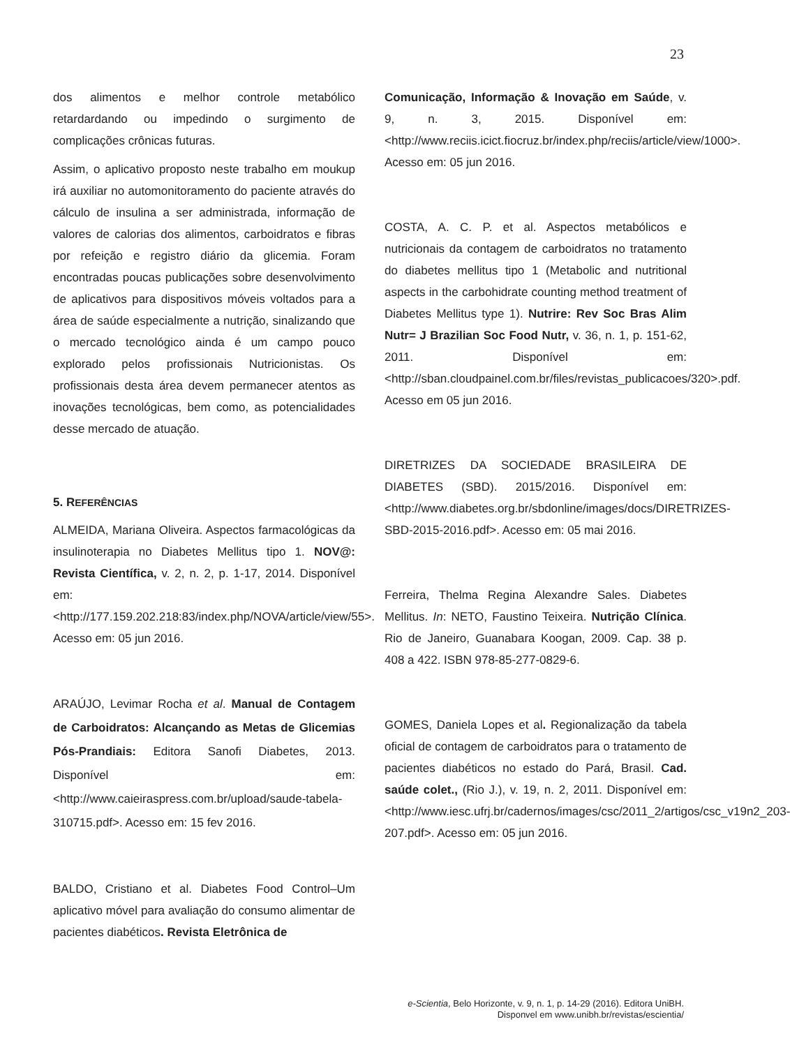23
dos alimentos e melhor controle metabólico retardardando ou impedindo o surgimento de complicações crônicas futuras.
Assim, o aplicativo proposto neste trabalho em moukup irá auxiliar no automonitoramento do paciente através do cálculo de insulina a ser administrada, informação de valores de calorias dos alimentos, carboidratos e fibras por refeição e registro diário da glicemia. Foram encontradas poucas publicações sobre desenvolvimento de aplicativos para dispositivos móveis voltados para a área de saúde especialmente a nutrição, sinalizando que o mercado tecnológico ainda é um campo pouco explorado pelos profissionais Nutricionistas. Os profissionais desta área devem permanecer atentos as inovações tecnológicas, bem como, as potencialidades desse mercado de atuação.
5. REFERÊNCIAS
ALMEIDA, Mariana Oliveira. Aspectos farmacológicas da insulinoterapia no Diabetes Mellitus tipo 1. NOV@: Revista Científica, v. 2, n. 2, p. 1-17, 2014. Disponível em: <http://177.159.202.218:83/index.php/NOVA/article/view/55>. Acesso em: 05 jun 2016.
ARAÚJO, Levimar Rocha et al. Manual de Contagem de Carboidratos: Alcançando as Metas de Glicemias Pós-Prandiais: Editora Sanofi Diabetes, 2013. Disponível em:<http://www.caieiraspress.com.br/upload/saude-tabela-310715.pdf>. Acesso em: 15 fev 2016.
BALDO, Cristiano et al. Diabetes Food Control–Um aplicativo móvel para avaliação do consumo alimentar de pacientes diabéticos. Revista Eletrônica de
Comunicação, Informação & Inovação em Saúde, v. 9, n. 3, 2015. Disponível em:<http://www.reciis.icict.fiocruz.br/index.php/reciis/article/view/1000>. Acesso em: 05 jun 2016.
COSTA, A. C. P. et al. Aspectos metabólicos e nutricionais da contagem de carboidratos no tratamento do diabetes mellitus tipo 1 (Metabolic and nutritional aspects in the carbohidrate counting method treatment of Diabetes Mellitus type 1). Nutrire: Rev Soc Bras Alim Nutr= J Brazilian Soc Food Nutr, v. 36, n. 1, p. 151-62, 2011. Disponível em:<http://sban.cloudpainel.com.br/files/revistas_publicacoes/320>.pdf. Acesso em 05 jun 2016.
DIRETRIZES DA SOCIEDADE BRASILEIRA DE DIABETES (SBD). 2015/2016. Disponível em:<http://www.diabetes.org.br/sbdonline/images/docs/DIRETRIZES-SBD-2015-2016.pdf>. Acesso em: 05 mai 2016.
Ferreira, Thelma Regina Alexandre Sales. Diabetes Mellitus. In: NETO, Faustino Teixeira. Nutrição Clínica. Rio de Janeiro, Guanabara Koogan, 2009. Cap. 38 p. 408 a 422. ISBN 978-85-277-0829-6.
GOMES, Daniela Lopes et al. Regionalização da tabela oficial de contagem de carboidratos para o tratamento de pacientes diabéticos no estado do Pará, Brasil. Cad. saúde colet., (Rio J.), v. 19, n. 2, 2011. Disponível em:<http://www.iesc.ufrj.br/cadernos/images/csc/2011_2/artigos/csc_v19n2_203-207.pdf>. Acesso em: 05 jun 2016.
e-Scientia, Belo Horizonte, v. 9, n. 1, p. 14-29 (2016). Editora UniBH.
Disponvel em www.unibh.br/revistas/escientia/